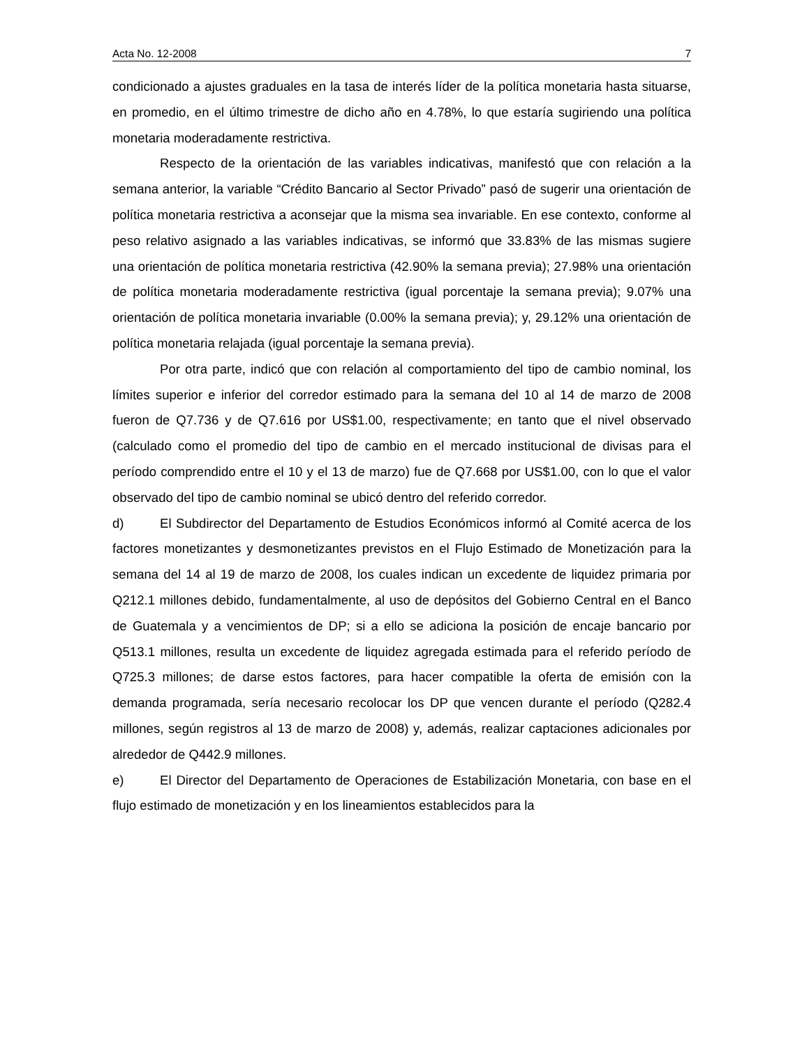Acta No. 12-2008 7
condicionado a ajustes graduales en la tasa de interés líder de la política monetaria hasta situarse, en promedio, en el último trimestre de dicho año en 4.78%, lo que estaría sugiriendo una política monetaria moderadamente restrictiva.
Respecto de la orientación de las variables indicativas, manifestó que con relación a la semana anterior, la variable “Crédito Bancario al Sector Privado” pasó de sugerir una orientación de política monetaria restrictiva a aconsejar que la misma sea invariable. En ese contexto, conforme al peso relativo asignado a las variables indicativas, se informó que 33.83% de las mismas sugiere una orientación de política monetaria restrictiva (42.90% la semana previa); 27.98% una orientación de política monetaria moderadamente restrictiva (igual porcentaje la semana previa); 9.07% una orientación de política monetaria invariable (0.00% la semana previa); y, 29.12% una orientación de política monetaria relajada (igual porcentaje la semana previa).
Por otra parte, indicó que con relación al comportamiento del tipo de cambio nominal, los límites superior e inferior del corredor estimado para la semana del 10 al 14 de marzo de 2008 fueron de Q7.736 y de Q7.616 por US$1.00, respectivamente; en tanto que el nivel observado (calculado como el promedio del tipo de cambio en el mercado institucional de divisas para el período comprendido entre el 10 y el 13 de marzo) fue de Q7.668 por US$1.00, con lo que el valor observado del tipo de cambio nominal se ubicó dentro del referido corredor.
d) El Subdirector del Departamento de Estudios Económicos informó al Comité acerca de los factores monetizantes y desmonetizantes previstos en el Flujo Estimado de Monetización para la semana del 14 al 19 de marzo de 2008, los cuales indican un excedente de liquidez primaria por Q212.1 millones debido, fundamentalmente, al uso de depósitos del Gobierno Central en el Banco de Guatemala y a vencimientos de DP; si a ello se adiciona la posición de encaje bancario por Q513.1 millones, resulta un excedente de liquidez agregada estimada para el referido período de Q725.3 millones; de darse estos factores, para hacer compatible la oferta de emisión con la demanda programada, sería necesario recolocar los DP que vencen durante el período (Q282.4 millones, según registros al 13 de marzo de 2008) y, además, realizar captaciones adicionales por alrededor de Q442.9 millones.
e) El Director del Departamento de Operaciones de Estabilización Monetaria, con base en el flujo estimado de monetización y en los lineamientos establecidos para la